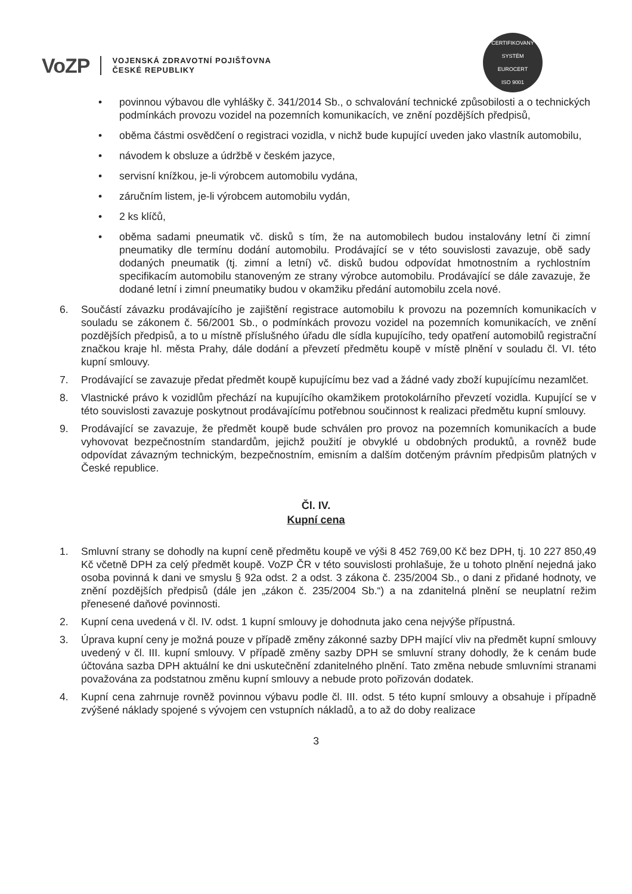VoZP
VOJENSKÁ ZDRAVOTNÍ POJIŠŤOVNA
ČESKÉ REPUBLIKY
CERTIFIKOVANÝ SYSTÉM
EUROCERT
ISO 9001
• povinnou výbavou dle vyhlášky č. 341/2014 Sb., o schvalování technické způsobilosti a o technických podmínkách provozu vozidel na pozemních komunikacích, ve znění pozdějších předpisů,
• oběma částmi osvědčení o registraci vozidla, v nichž bude kupující uveden jako vlastník automobilu,
• návodem k obsluze a údržbě v českém jazyce,
• servisní knížkou, je-li výrobcem automobilu vydána,
• záručním listem, je-li výrobcem automobilu vydán,
• 2 ks klíčů,
• oběma sadami pneumatik vč. disků s tím, že na automobilech budou instalovány letní či zimní pneumatiky dle termínu dodání automobilu. Prodávající se v této souvislosti zavazuje, obě sady dodaných pneumatik (tj. zimní a letní) vč. disků budou odpovídat hmotnostním a rychlostním specifikacím automobilu stanoveným ze strany výrobce automobilu. Prodávající se dále zavazuje, že dodané letní i zimní pneumatiky budou v okamžiku předání automobilu zcela nové.
6. Součástí závazku prodávajícího je zajištění registrace automobilu k provozu na pozemních komunikacích v souladu se zákonem č. 56/2001 Sb., o podmínkách provozu vozidel na pozemních komunikacích, ve znění pozdějších předpisů, a to u místně příslušného úřadu dle sídla kupujícího, tedy opatření automobilů registrační značkou kraje hl. města Prahy, dále dodání a převzetí předmětu koupě v místě plnění v souladu čl. VI. této kupní smlouvy.
7. Prodávající se zavazuje předat předmět koupě kupujícímu bez vad a žádné vady zboží kupujícímu nezamlčet.
8. Vlastnické právo k vozidlům přechází na kupujícího okamžikem protokolárního převzetí vozidla. Kupující se v této souvislosti zavazuje poskytnout prodávajícímu potřebnou součinnost k realizaci předmětu kupní smlouvy.
9. Prodávající se zavazuje, že předmět koupě bude schválen pro provoz na pozemních komunikacích a bude vyhovovat bezpečnostním standardům, jejichž použití je obvyklé u obdobných produktů, a rovněž bude odpovídat závazným technickým, bezpečnostním, emisním a dalším dotčeným právním předpisům platných v České republice.
Čl. IV.
Kupní cena
1. Smluvní strany se dohodly na kupní ceně předmětu koupě ve výši 8 452 769,00 Kč bez DPH, tj. 10 227 850,49 Kč včetně DPH za celý předmět koupě. VoZP ČR v této souvislosti prohlašuje, že u tohoto plnění nejedná jako osoba povinná k dani ve smyslu § 92a odst. 2 a odst. 3 zákona č. 235/2004 Sb., o dani z přidané hodnoty, ve znění pozdějších předpisů (dále jen „zákon č. 235/2004 Sb.“) a na zdanitelná plnění se neuplatní režim přenesené daňové povinnosti.
2. Kupní cena uvedená v čl. IV. odst. 1 kupní smlouvy je dohodnuta jako cena nejvýše přípustná.
3. Úprava kupní ceny je možná pouze v případě změny zákonné sazby DPH mající vliv na předmět kupní smlouvy uvedený v čl. III. kupní smlouvy. V případě změny sazby DPH se smluvní strany dohodly, že k cenám bude účtována sazba DPH aktuální ke dni uskutečnění zdanitelného plnění. Tato změna nebude smluvními stranami považována za podstatnou změnu kupní smlouvy a nebude proto pořizován dodatek.
4. Kupní cena zahrnuje rovněž povinnou výbavu podle čl. III. odst. 5 této kupní smlouvy a obsahuje i případně zvýšené náklady spojené s vývojem cen vstupních nákladů, a to až do doby realizace
3